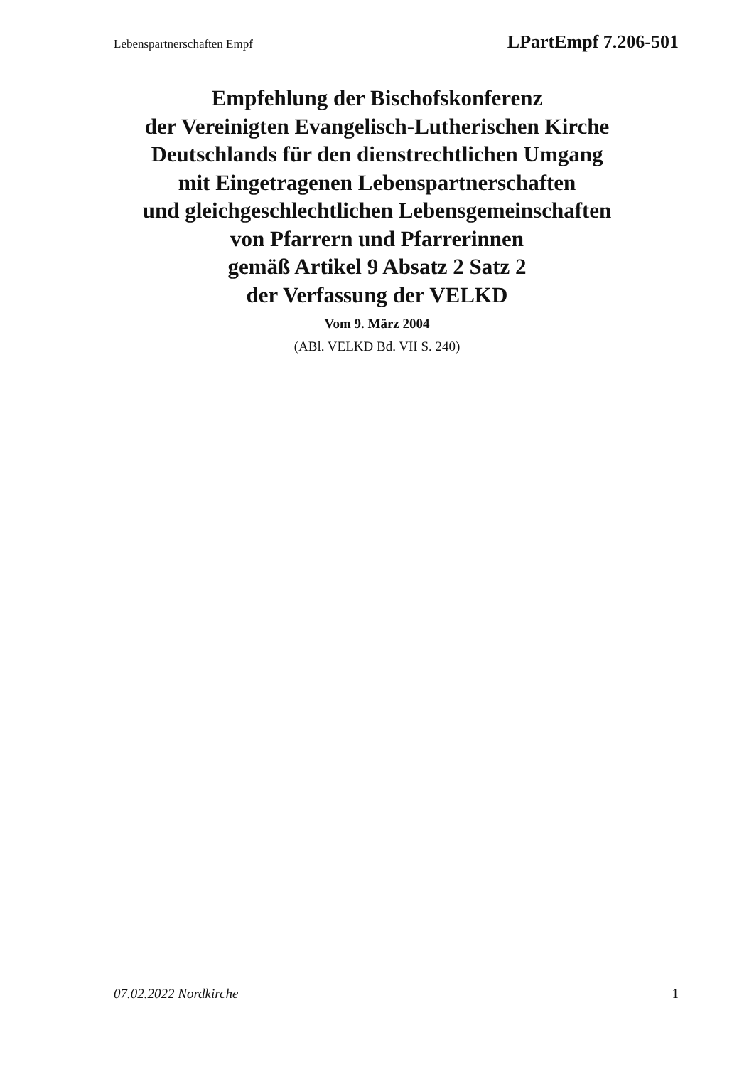Lebenspartnerschaften Empf LPartEmpf 7.206-501
Empfehlung der Bischofskonferenz
der Vereinigten Evangelisch-Lutherischen Kirche
Deutschlands für den dienstrechtlichen Umgang
mit Eingetragenen Lebenspartnerschaften
und gleichgeschlechtlichen Lebensgemeinschaften
von Pfarrern und Pfarrerinnen
gemäß Artikel 9 Absatz 2 Satz 2
der Verfassung der VELKD
Vom 9. März 2004
(ABl. VELKD Bd. VII S. 240)
07.02.2022 Nordkirche 1